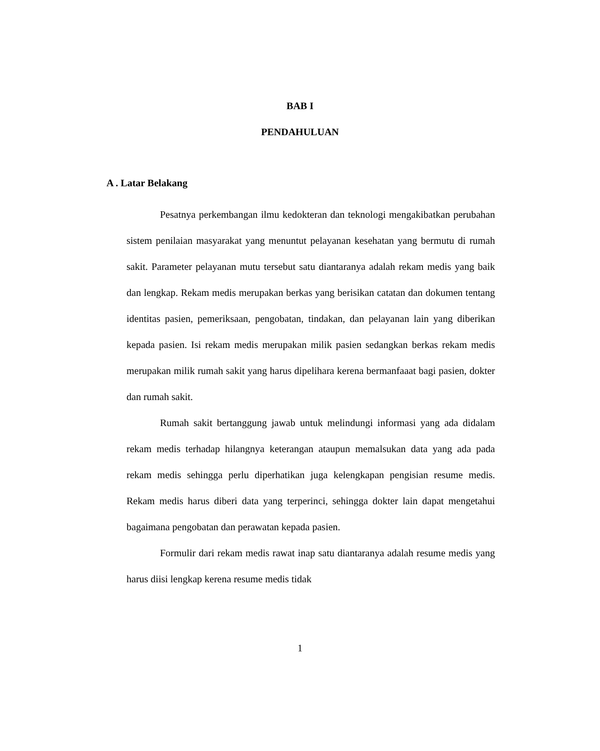BAB I
PENDAHULUAN
A . Latar Belakang
Pesatnya perkembangan ilmu kedokteran dan teknologi mengakibatkan perubahan sistem penilaian masyarakat yang menuntut pelayanan kesehatan yang bermutu di rumah sakit. Parameter pelayanan mutu tersebut satu diantaranya adalah rekam medis yang baik dan lengkap. Rekam medis merupakan berkas yang berisikan catatan dan dokumen tentang identitas pasien, pemeriksaan, pengobatan, tindakan, dan pelayanan lain yang diberikan kepada pasien. Isi rekam medis merupakan milik pasien sedangkan berkas rekam medis merupakan milik rumah sakit yang harus dipelihara kerena bermanfaaat bagi pasien, dokter dan rumah sakit.
Rumah sakit bertanggung jawab untuk melindungi informasi yang ada didalam rekam medis terhadap hilangnya keterangan ataupun memalsukan data yang ada pada rekam medis sehingga perlu diperhatikan juga kelengkapan pengisian resume medis. Rekam medis harus diberi data yang terperinci, sehingga dokter lain dapat mengetahui bagaimana pengobatan dan perawatan kepada pasien.
Formulir dari rekam medis rawat inap satu diantaranya adalah resume medis yang harus diisi lengkap kerena resume medis tidak
1